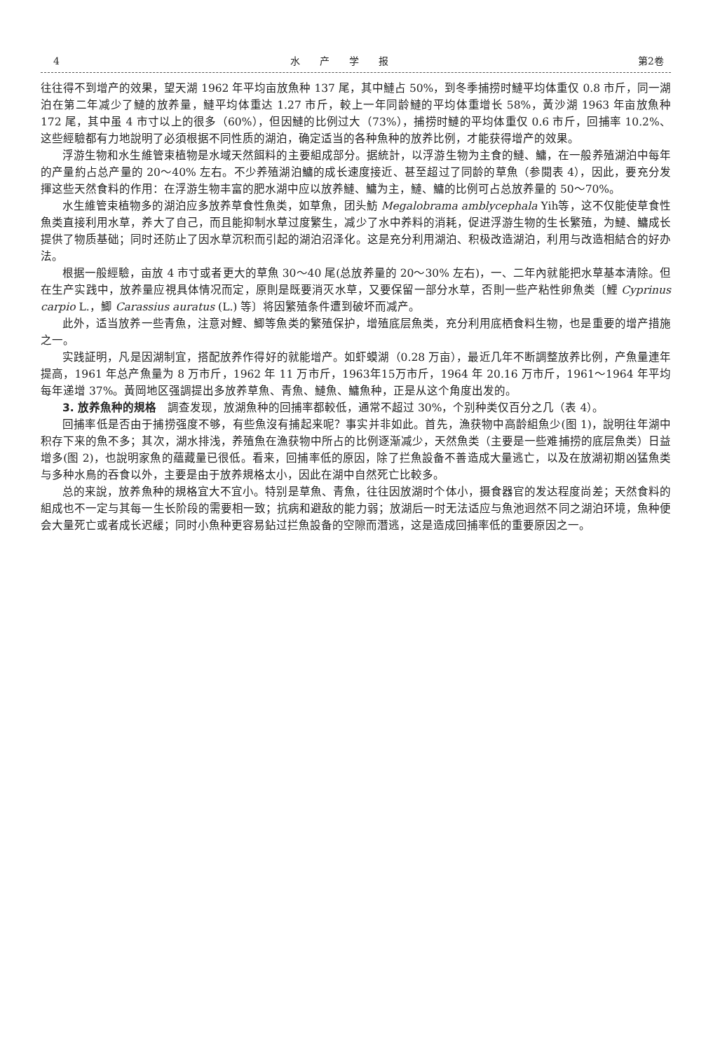4 水产学报 第2卷
往往得不到增产的效果，望天湖 1962 年平均亩放魚种 137 尾，其中鰱占 50%，到冬季捕捞时鰱平均体重仅 0.8 市斤，同一湖泊在第二年减少了鰱的放养量，鰱平均体重达 1.27 市斤，較上一年同龄鰱的平均体重增长 58%，黃沙湖 1963 年亩放魚种 172 尾，其中虽 4 市寸以上的很多（60%），但因鰱的比例过大（73%），捕捞时鰱的平均体重仅 0.6 市斤，回捕率 10.2%、这些經驗都有力地說明了必須根据不同性质的湖泊，确定适当的各种魚种的放养比例，才能获得增产的效果。
浮游生物和水生維管束植物是水域天然餌料的主要組成部分。据統計，以浮游生物为主食的鰱、鱅，在一般养殖湖泊中每年的产量約占总产量的 20～40% 左右。不少养殖湖泊鱅的成长速度接近、甚至超过了同龄的草魚（参閱表 4），因此，要充分发揮这些天然食料的作用：在浮游生物丰富的肥水湖中应以放养鰱、鱅为主，鰱、鱅的比例可占总放养量的 50～70%。
水生維管束植物多的湖泊应多放养草食性魚类，如草魚，团头魴 Megalobrama amblycephala Yih等，这不仅能使草食性魚类直接利用水草，养大了自己，而且能抑制水草过度繁生，减少了水中养料的消耗，促进浮游生物的生长繁殖，为鰱、鱅成长提供了物质基础；同时还防止了因水草沉积而引起的湖泊沼泽化。这是充分利用湖泊、积极改造湖泊，利用与改造相結合的好办法。
根据一般經驗，亩放 4 市寸或者更大的草魚 30～40 尾(总放养量的 20～30% 左右)，一、二年內就能把水草基本清除。但在生产实践中，放养量应視具体情况而定，原則是既要消灭水草，又要保留一部分水草，否則一些产粘性卵魚类〔鯉 Cyprinus carpio L.，鯽 Carassius auratus (L.) 等〕将因繁殖条件遭到破坏而减产。
此外，适当放养一些青魚，注意对鯉、鯽等魚类的繁殖保护，增殖底层魚类，充分利用底栖食料生物，也是重要的增产措施之一。
实践証明，凡是因湖制宜，搭配放养作得好的就能增产。如虾蟆湖（0.28 万亩），最近几年不断調整放养比例，产魚量連年提高，1961 年总产魚量为 8 万市斤，1962 年 11 万市斤，1963年15万市斤，1964 年 20.16 万市斤，1961～1964 年平均每年递增 37%。黃岡地区强調提出多放养草魚、青魚、鰱魚、鱅魚种，正是从这个角度出发的。
3. 放养魚种的規格　調查发现，放湖魚种的回捕率都較低，通常不超过 30%，个别种类仅百分之几（表 4）。
回捕率低是否由于捕捞强度不够，有些魚沒有捕起来呢？事实并非如此。首先，漁获物中高龄組魚少(图 1)，說明往年湖中积存下来的魚不多；其次，湖水排浅，养殖魚在漁获物中所占的比例逐渐减少，天然魚类（主要是一些难捕捞的底层魚类）日益增多(图 2)，也說明家魚的蘊藏量已很低。看来，回捕率低的原因，除了拦魚設备不善造成大量逃亡，以及在放湖初期凶猛魚类与多种水鳥的吞食以外，主要是由于放养規格太小，因此在湖中自然死亡比較多。
总的来說，放养魚种的規格宜大不宜小。特别是草魚、青魚，往往因放湖时个体小，摄食器官的发达程度尚差；天然食料的組成也不一定与其每一生长阶段的需要相一致；抗病和避敌的能力弱；放湖后一时无法适应与魚池迥然不同之湖泊环境，魚种便会大量死亡或者成长迟緩；同时小魚种更容易鉆过拦魚設备的空隙而潛逃，这是造成回捕率低的重要原因之一。